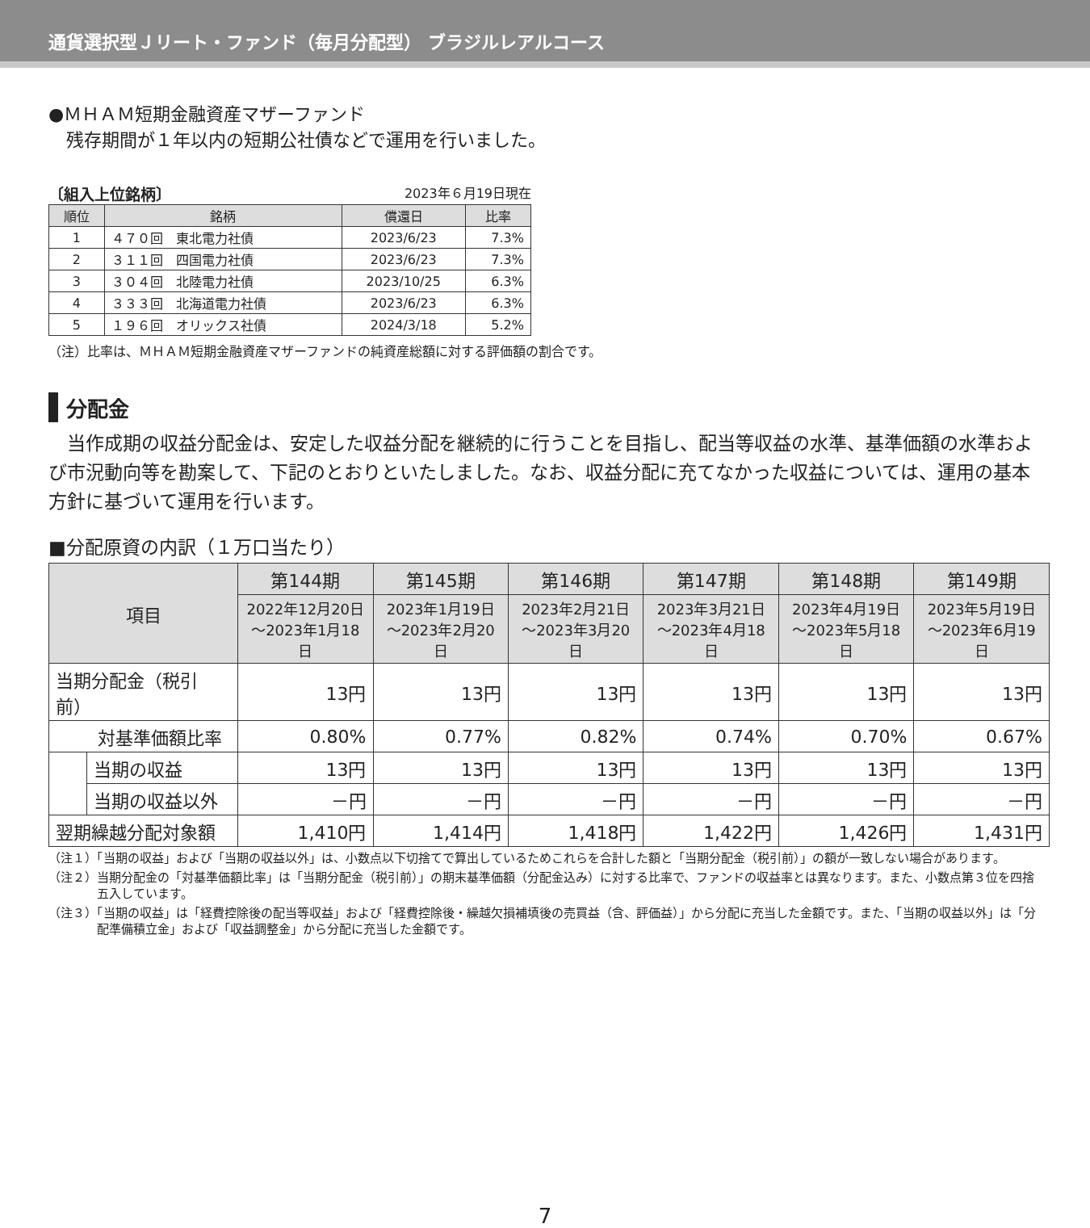通貨選択型Ｊリート・ファンド（毎月分配型） ブラジルレアルコース
●ＭＨＡＭ短期金融資産マザーファンド
　残存期間が１年以内の短期公社債などで運用を行いました。
〔組入上位銘柄〕 2023年６月19日現在
| 順位 | 銘柄 | 償還日 | 比率 |
| --- | --- | --- | --- |
| 1 | ４７０回 東北電力社債 | 2023/6/23 | 7.3% |
| 2 | ３１１回 四国電力社債 | 2023/6/23 | 7.3% |
| 3 | ３０４回 北陸電力社債 | 2023/10/25 | 6.3% |
| 4 | ３３３回 北海道電力社債 | 2023/6/23 | 6.3% |
| 5 | １９６回 オリックス社債 | 2024/3/18 | 5.2% |
（注）比率は、ＭＨＡＭ短期金融資産マザーファンドの純資産総額に対する評価額の割合です。
分配金
　当作成期の収益分配金は、安定した収益分配を継続的に行うことを目指し、配当等収益の水準、基準価額の水準および市況動向等を勘案して、下記のとおりといたしました。なお、収益分配に充てなかった収益については、運用の基本方針に基づいて運用を行います。
■分配原資の内訳（１万口当たり）
| 項目 | | 第144期 | 第145期 | 第146期 | 第147期 | 第148期 | 第149期 |
| --- | --- | --- | --- | --- | --- | --- | --- |
| | | 2022年12月20日 ～2023年1月18日 | 2023年1月19日 ～2023年2月20日 | 2023年2月21日 ～2023年3月20日 | 2023年3月21日 ～2023年4月18日 | 2023年4月19日 ～2023年5月18日 | 2023年5月19日 ～2023年6月19日 |
| 当期分配金（税引前） | | 13円 | 13円 | 13円 | 13円 | 13円 | 13円 |
| 対基準価額比率 | | 0.80% | 0.77% | 0.82% | 0.74% | 0.70% | 0.67% |
| | 当期の収益 | 13円 | 13円 | 13円 | 13円 | 13円 | 13円 |
| | 当期の収益以外 | －円 | －円 | －円 | －円 | －円 | －円 |
| 翌期繰越分配対象額 | | 1,410円 | 1,414円 | 1,418円 | 1,422円 | 1,426円 | 1,431円 |
（注１）「当期の収益」および「当期の収益以外」は、小数点以下切捨てで算出しているためこれらを合計した額と「当期分配金（税引前）」の額が一致しない場合があります。
（注２）当期分配金の「対基準価額比率」は「当期分配金（税引前）」の期末基準価額（分配金込み）に対する比率で、ファンドの収益率とは異なります。また、小数点第３位を四捨五入しています。
（注３）「当期の収益」は「経費控除後の配当等収益」および「経費控除後・繰越欠損補填後の売買益（含、評価益）」から分配に充当した金額です。また、「当期の収益以外」は「分配準備積立金」および「収益調整金」から分配に充当した金額です。
7